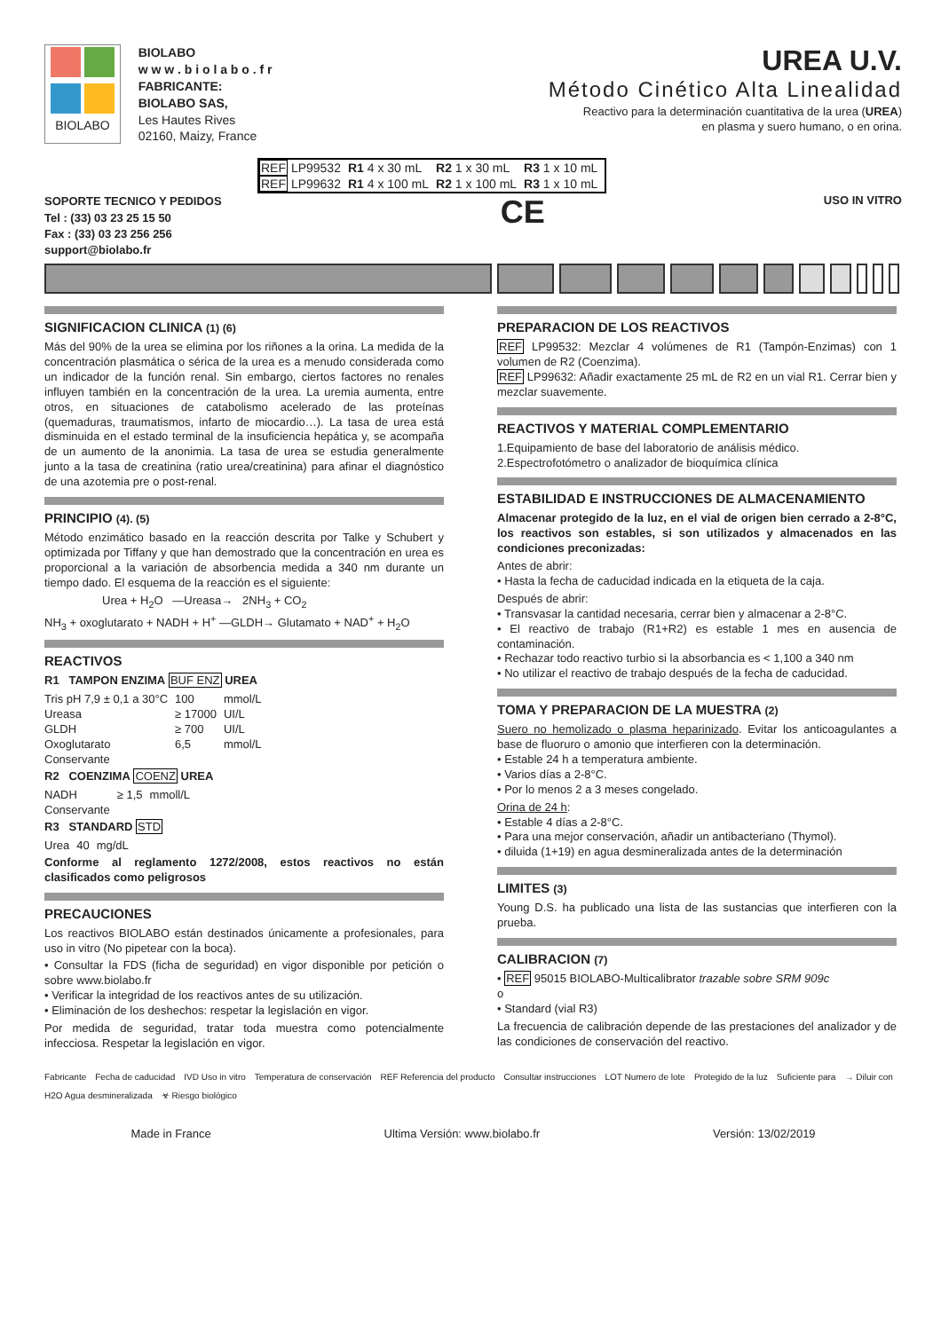BIOLABO
BIOLABO
w w w . b i o l a b o . f r
FABRICANTE:
BIOLABO SAS,
Les Hautes Rives
02160, Maizy, France
UREA U.V.
Método Cinético Alta Linealidad
Reactivo para la determinación cuantitativa de la urea (UREA)
en plasma y suero humano, o en orina.
| REF LP99532 | R1 4 x 30 mL | R2 1 x 30 mL | R3 1 x 10 mL |
| REF LP99632 | R1 4 x 100 mL | R2 1 x 100 mL | R3 1 x 10 mL |
SOPORTE TECNICO Y PEDIDOS
Tel : (33) 03 23 25 15 50
Fax : (33) 03 23 256 256
support@biolabo.fr
CE
USO IN VITRO
SIGNIFICACION CLINICA (1) (6)
Más del 90% de la urea se elimina por los riñones a la orina. La medida de la concentración plasmática o sérica de la urea es a menudo considerada como un indicador de la función renal. Sin embargo, ciertos factores no renales influyen también en la concentración de la urea. La uremia aumenta, entre otros, en situaciones de catabolismo acelerado de las proteínas (quemaduras, traumatismos, infarto de miocardio…). La tasa de urea está disminuida en el estado terminal de la insuficiencia hepática y, se acompaña de un aumento de la anonimia. La tasa de urea se estudia generalmente junto a la tasa de creatinina (ratio urea/creatinina) para afinar el diagnóstico de una azotemia pre o post-renal.
PRINCIPIO (4). (5)
Método enzimático basado en la reacción descrita por Talke y Schubert y optimizada por Tiffany y que han demostrado que la concentración en urea es proporcional a la variación de absorbencia medida a 340 nm durante un tiempo dado. El esquema de la reacción es el siguiente:
Urea + H<sub>2</sub>O —Ureasa→ 2NH<sub>3</sub> + CO<sub>2</sub>
NH<sub>3</sub> + oxoglutarato + NADH + H<sup>+</sup> —GLDH→ Glutamato + NAD<sup>+</sup> + H<sub>2</sub>O
REACTIVOS
R1 TAMPON ENZIMA BUF ENZ UREA
| Tris pH 7,9 ± 0,1 a 30°C | 100 | mmol/L |
| Ureasa | ≥ 17000 | UI/L |
| GLDH | ≥ 700 | UI/L |
| Oxoglutarato | 6,5 | mmol/L |
| Conservante | | |
R2 COENZIMA COENZ UREA
| NADH | ≥ 1,5 | mmoll/L |
| Conservante | | |
R3 STANDARD STD
| Urea | 40 | mg/dL |
Conforme al reglamento 1272/2008, estos reactivos no están clasificados como peligrosos
PRECAUCIONES
Los reactivos BIOLABO están destinados únicamente a profesionales, para uso in vitro (No pipetear con la boca).
• Consultar la FDS (ficha de seguridad) en vigor disponible por petición o sobre www.biolabo.fr
• Verificar la integridad de los reactivos antes de su utilización.
• Eliminación de los deshechos: respetar la legislación en vigor.
Por medida de seguridad, tratar toda muestra como potencialmente infecciosa. Respetar la legislación en vigor.
PREPARACION DE LOS REACTIVOS
REF LP99532: Mezclar 4 volúmenes de R1 (Tampón-Enzimas) con 1 volumen de R2 (Coenzima).
REF LP99632: Añadir exactamente 25 mL de R2 en un vial R1. Cerrar bien y mezclar suavemente.
REACTIVOS Y MATERIAL COMPLEMENTARIO
1.Equipamiento de base del laboratorio de análisis médico.
2.Espectrofotómetro o analizador de bioquímica clínica
ESTABILIDAD E INSTRUCCIONES DE ALMACENAMIENTO
Almacenar protegido de la luz, en el vial de origen bien cerrado a 2-8°C, los reactivos son estables, si son utilizados y almacenados en las condiciones preconizadas:
Antes de abrir:
• Hasta la fecha de caducidad indicada en la etiqueta de la caja.
Después de abrir:
• Transvasar la cantidad necesaria, cerrar bien y almacenar a 2-8°C.
• El reactivo de trabajo (R1+R2) es estable 1 mes en ausencia de contaminación.
• Rechazar todo reactivo turbio si la absorbancia es < 1,100 a 340 nm
• No utilizar el reactivo de trabajo después de la fecha de caducidad.
TOMA Y PREPARACION DE LA MUESTRA (2)
Suero no hemolizado o plasma heparinizado. Evitar los anticoagulantes a base de fluoruro o amonio que interfieren con la determinación.
• Estable 24 h a temperatura ambiente.
• Varios días a 2-8°C.
• Por lo menos 2 a 3 meses congelado.
Orina de 24 h:
• Estable 4 días a 2-8°C.
• Para una mejor conservación, añadir un antibacteriano (Thymol).
• diluida (1+19) en agua desmineralizada antes de la determinación
LIMITES (3)
Young D.S. ha publicado una lista de las sustancias que interfieren con la prueba.
CALIBRACION (7)
• REF 95015 BIOLABO-Multicalibrator trazable sobre SRM 909c
o
• Standard (vial R3)
La frecuencia de calibración depende de las prestaciones del analizador y de las condiciones de conservación del reactivo.
Fabricante Fecha de caducidad IVD Uso in vitro Temperatura de conservación REF Referencia del producto Consultar instrucciones LOT Numero de lote Protegido de la luz Suficiente para → Diluir con H2O Agua desmineralizada ☣ Riesgo biológico
Made in France Ultima Versión: www.biolabo.fr Versión: 13/02/2019